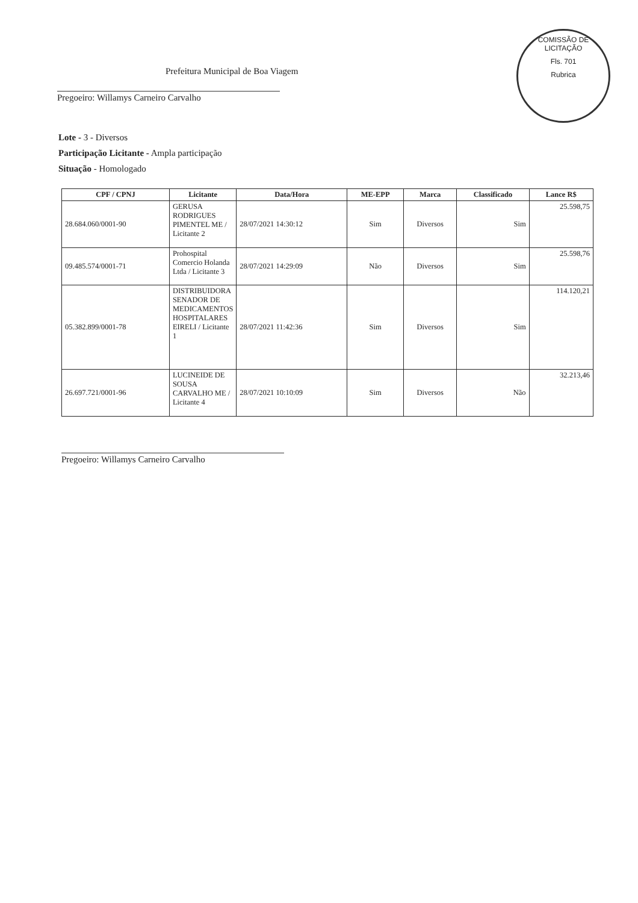COMISSÃO DE LICITAÇÃO
Fls. 701
Rubrica
Prefeitura Municipal de Boa Viagem
Pregoeiro: Willamys Carneiro Carvalho
Lote - 3 - Diversos
Participação Licitante - Ampla participação
Situação - Homologado
| CPF / CPNJ | Licitante | Data/Hora | ME-EPP | Marca | Classificado | Lance R$ |
| --- | --- | --- | --- | --- | --- | --- |
| 28.684.060/0001-90 | GERUSA RODRIGUES PIMENTEL ME / Licitante 2 | 28/07/2021 14:30:12 | Sim | Diversos | Sim | 25.598,75 |
| 09.485.574/0001-71 | Prohospital Comercio Holanda Ltda / Licitante 3 | 28/07/2021 14:29:09 | Não | Diversos | Sim | 25.598,76 |
| 05.382.899/0001-78 | DISTRIBUIDORA SENADOR DE MEDICAMENTOS HOSPITALARES EIRELI / Licitante 1 | 28/07/2021 11:42:36 | Sim | Diversos | Sim | 114.120,21 |
| 26.697.721/0001-96 | LUCINEIDE DE SOUSA CARVALHO ME / Licitante 4 | 28/07/2021 10:10:09 | Sim | Diversos | Não | 32.213,46 |
Pregoeiro: Willamys Carneiro Carvalho